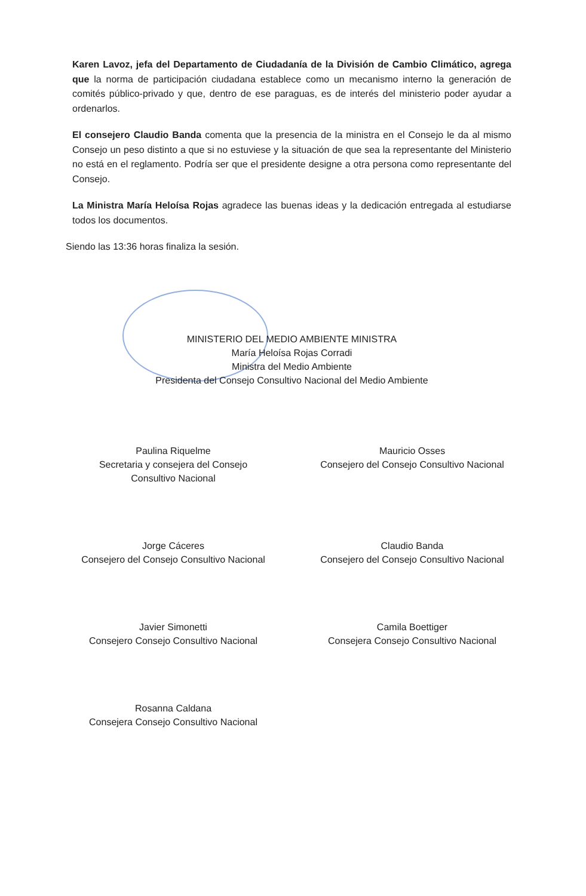Karen Lavoz, jefa del Departamento de Ciudadanía de la División de Cambio Climático, agrega que la norma de participación ciudadana establece como un mecanismo interno la generación de comités público-privado y que, dentro de ese paraguas, es de interés del ministerio poder ayudar a ordenarlos.
El consejero Claudio Banda comenta que la presencia de la ministra en el Consejo le da al mismo Consejo un peso distinto a que si no estuviese y la situación de que sea la representante del Ministerio no está en el reglamento. Podría ser que el presidente designe a otra persona como representante del Consejo.
La Ministra María Heloísa Rojas agradece las buenas ideas y la dedicación entregada al estudiarse todos los documentos.
Siendo las 13:36 horas finaliza la sesión.
MINISTERIO DEL MEDIO AMBIENTE MINISTRA
María Heloísa Rojas Corradi
Ministra del Medio Ambiente
Presidenta del Consejo Consultivo Nacional del Medio Ambiente
Paulina Riquelme
Secretaria y consejera del Consejo
Consultivo Nacional
Mauricio Osses
Consejero del Consejo Consultivo Nacional
Jorge Cáceres
Consejero del Consejo Consultivo Nacional
Claudio Banda
Consejero del Consejo Consultivo Nacional
Javier Simonetti
Consejero Consejo Consultivo Nacional
Camila Boettiger
Consejera Consejo Consultivo Nacional
Rosanna Caldana
Consejera Consejo Consultivo Nacional